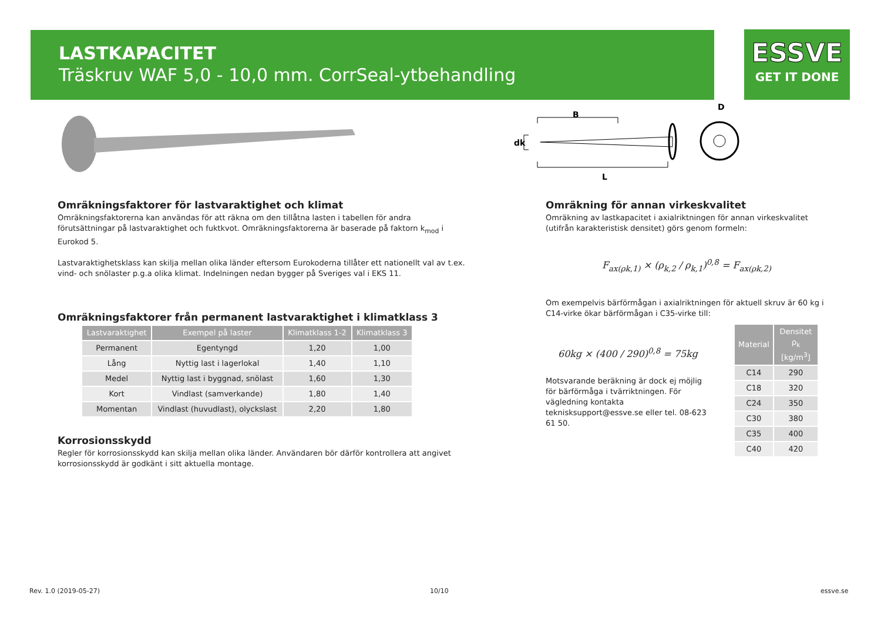LASTKAPACITET
Träskruv WAF 5,0 - 10,0 mm. CorrSeal-ytbehandling
ESSVE
GET IT DONE
B
dk
L
D
Omräkningsfaktorer för lastvaraktighet och klimat
Omräkningsfaktorerna kan användas för att räkna om den tillåtna lasten i tabellen för andra förutsättningar på lastvaraktighet och fuktkvot. Omräkningsfaktorerna är baserade på faktorn k<sub>mod</sub> i Eurokod 5.
Lastvaraktighetsklass kan skilja mellan olika länder eftersom Eurokoderna tillåter ett nationellt val av t.ex. vind- och snölaster p.g.a olika klimat. Indelningen nedan bygger på Sveriges val i EKS 11.
Omräkningsfaktorer från permanent lastvaraktighet i klimatklass 3
| Lastvaraktighet | Exempel på laster | Klimatklass 1-2 | Klimatklass 3 |
| --- | --- | --- | --- |
| Permanent | Egentyngd | 1,20 | 1,00 |
| Lång | Nyttig last i lagerlokal | 1,40 | 1,10 |
| Medel | Nyttig last i byggnad, snölast | 1,60 | 1,30 |
| Kort | Vindlast (samverkande) | 1,80 | 1,40 |
| Momentan | Vindlast (huvudlast), olyckslast | 2,20 | 1,80 |
Korrosionsskydd
Regler för korrosionsskydd kan skilja mellan olika länder. Användaren bör därför kontrollera att angivet korrosionsskydd är godkänt i sitt aktuella montage.
Omräkning för annan virkeskvalitet
Omräkning av lastkapacitet i axialriktningen för annan virkeskvalitet (utifrån karakteristisk densitet) görs genom formeln:
F<sub>ax(ρk,1)</sub> × (ρ<sub>k,2</sub> / ρ<sub>k,1</sub>)<sup>0,8</sup> = F<sub>ax(ρk,2)</sub>
Om exempelvis bärförmågan i axialriktningen för aktuell skruv är 60 kg i C14-virke ökar bärförmågan i C35-virke till:
60kg × (400 / 290)<sup>0,8</sup> = 75kg
Motsvarande beräkning är dock ej möjlig för bärförmåga i tvärriktningen. För vägledning kontakta teknisksupport@essve.se eller tel. 08-623 61 50.
| Material | Densitet ρ<sub>k</sub> [kg/m<sup>3</sup>] |
| --- | --- |
| C14 | 290 |
| C18 | 320 |
| C24 | 350 |
| C30 | 380 |
| C35 | 400 |
| C40 | 420 |
Rev. 1.0 (2019-05-27) 10/10 essve.se